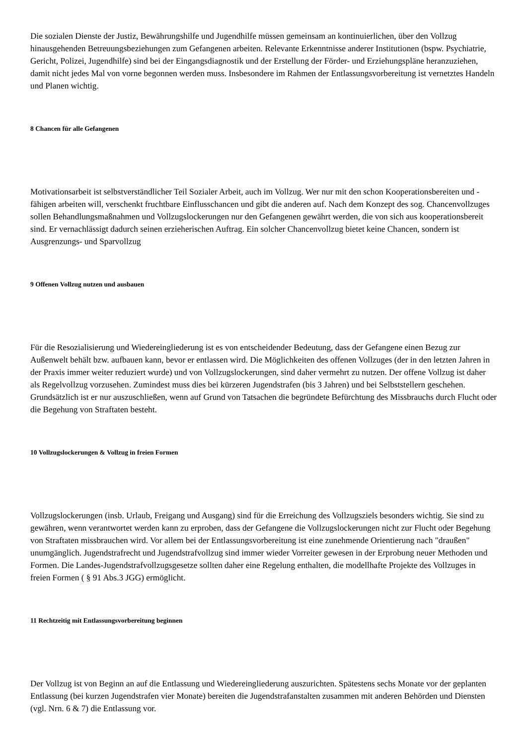Die sozialen Dienste der Justiz, Bewährungshilfe und Jugendhilfe müssen gemeinsam an kontinuierlichen, über den Vollzug hinausgehenden Betreuungsbeziehungen zum Gefangenen arbeiten. Relevante Erkenntnisse anderer Institutionen (bspw. Psychiatrie, Gericht, Polizei, Jugendhilfe) sind bei der Eingangsdiagnostik und der Erstellung der Förder- und Erziehungspläne heranzuziehen, damit nicht jedes Mal von vorne begonnen werden muss. Insbesondere im Rahmen der Entlassungsvorbereitung ist vernetztes Handeln und Planen wichtig.
8 Chancen für alle Gefangenen
Motivationsarbeit ist selbstverständlicher Teil Sozialer Arbeit, auch im Vollzug. Wer nur mit den schon Kooperationsbereiten und -fähigen arbeiten will, verschenkt fruchtbare Einflusschancen und gibt die anderen auf. Nach dem Konzept des sog. Chancenvollzuges sollen Behandlungsmaßnahmen und Vollzugslockerungen nur den Gefangenen gewährt werden, die von sich aus kooperationsbereit sind. Er vernachlässigt dadurch seinen erzieherischen Auftrag. Ein solcher Chancenvollzug bietet keine Chancen, sondern ist Ausgrenzungs- und Sparvollzug
9 Offenen Vollzug nutzen und ausbauen
Für die Resozialisierung und Wiedereingliederung ist es von entscheidender Bedeutung, dass der Gefangene einen Bezug zur Außenwelt behält bzw. aufbauen kann, bevor er entlassen wird. Die Möglichkeiten des offenen Vollzuges (der in den letzten Jahren in der Praxis immer weiter reduziert wurde) und von Vollzugslockerungen, sind daher vermehrt zu nutzen. Der offene Vollzug ist daher als Regelvollzug vorzusehen. Zumindest muss dies bei kürzeren Jugendstrafen (bis 3 Jahren) und bei Selbststellern geschehen. Grundsätzlich ist er nur auszuschließen, wenn auf Grund von Tatsachen die begründete Befürchtung des Missbrauchs durch Flucht oder die Begehung von Straftaten besteht.
10 Vollzugslockerungen & Vollzug in freien Formen
Vollzugslockerungen (insb. Urlaub, Freigang und Ausgang) sind für die Erreichung des Vollzugsziels besonders wichtig. Sie sind zu gewähren, wenn verantwortet werden kann zu erproben, dass der Gefangene die Vollzugslockerungen nicht zur Flucht oder Begehung von Straftaten missbrauchen wird. Vor allem bei der Entlassungsvorbereitung ist eine zunehmende Orientierung nach "draußen" unumgänglich. Jugendstrafrecht und Jugendstrafvollzug sind immer wieder Vorreiter gewesen in der Erprobung neuer Methoden und Formen. Die Landes-Jugendstrafvollzugsgesetze sollten daher eine Regelung enthalten, die modellhafte Projekte des Vollzuges in freien Formen ( § 91 Abs.3 JGG) ermöglicht.
11 Rechtzeitig mit Entlassungsvorbereitung beginnen
Der Vollzug ist von Beginn an auf die Entlassung und Wiedereingliederung auszurichten. Spätestens sechs Monate vor der geplanten Entlassung (bei kurzen Jugendstrafen vier Monate) bereiten die Jugendstrafanstalten zusammen mit anderen Behörden und Diensten (vgl. Nrn. 6 & 7) die Entlassung vor.